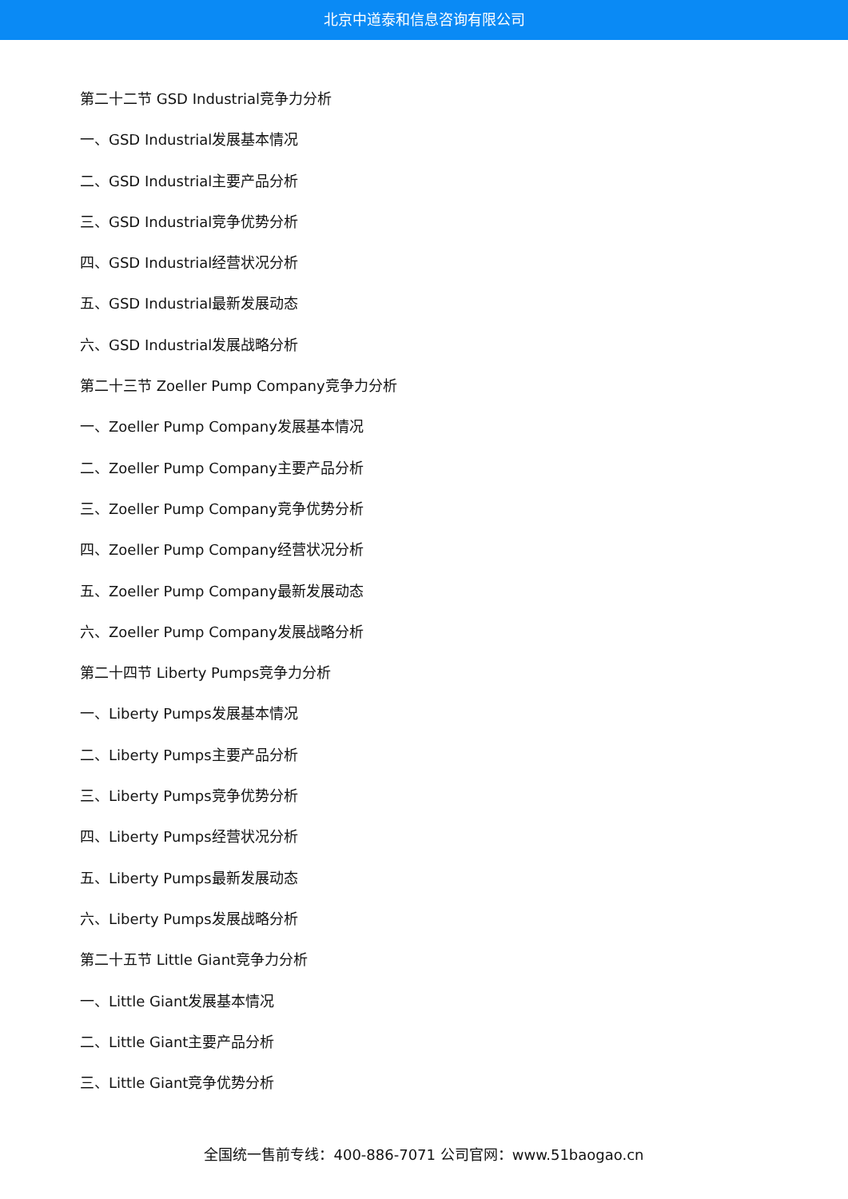北京中道泰和信息咨询有限公司
第二十二节 GSD Industrial竞争力分析
一、GSD Industrial发展基本情况
二、GSD Industrial主要产品分析
三、GSD Industrial竞争优势分析
四、GSD Industrial经营状况分析
五、GSD Industrial最新发展动态
六、GSD Industrial发展战略分析
第二十三节 Zoeller Pump Company竞争力分析
一、Zoeller Pump Company发展基本情况
二、Zoeller Pump Company主要产品分析
三、Zoeller Pump Company竞争优势分析
四、Zoeller Pump Company经营状况分析
五、Zoeller Pump Company最新发展动态
六、Zoeller Pump Company发展战略分析
第二十四节 Liberty Pumps竞争力分析
一、Liberty Pumps发展基本情况
二、Liberty Pumps主要产品分析
三、Liberty Pumps竞争优势分析
四、Liberty Pumps经营状况分析
五、Liberty Pumps最新发展动态
六、Liberty Pumps发展战略分析
第二十五节 Little Giant竞争力分析
一、Little Giant发展基本情况
二、Little Giant主要产品分析
三、Little Giant竞争优势分析
全国统一售前专线：400-886-7071 公司官网：www.51baogao.cn